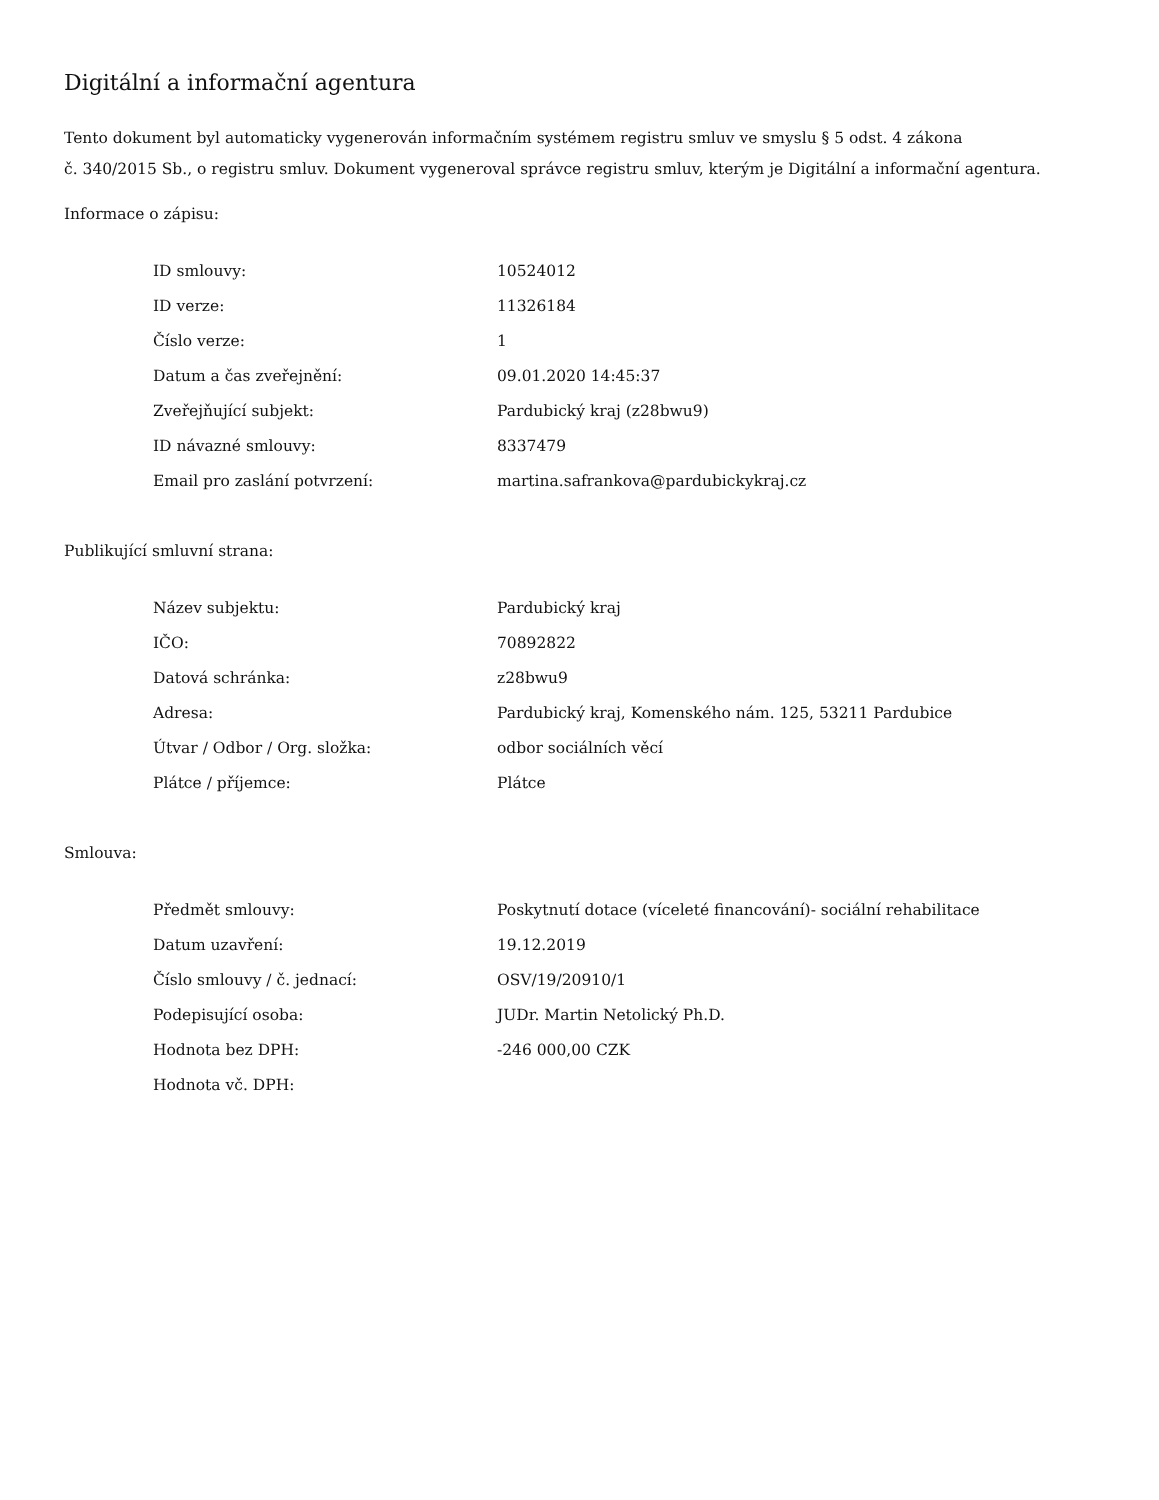Digitální a informační agentura
Tento dokument byl automaticky vygenerován informačním systémem registru smluv ve smyslu § 5 odst. 4 zákona
č. 340/2015 Sb., o registru smluv. Dokument vygeneroval správce registru smluv, kterým je Digitální a informační agentura.
Informace o zápisu:
| ID smlouvy: | 10524012 |
| ID verze: | 11326184 |
| Číslo verze: | 1 |
| Datum a čas zveřejnění: | 09.01.2020 14:45:37 |
| Zveřejňující subjekt: | Pardubický kraj (z28bwu9) |
| ID návazné smlouvy: | 8337479 |
| Email pro zaslání potvrzení: | martina.safrankova@pardubickykraj.cz |
Publikující smluvní strana:
| Název subjektu: | Pardubický kraj |
| IČO: | 70892822 |
| Datová schránka: | z28bwu9 |
| Adresa: | Pardubický kraj, Komenského nám. 125, 53211 Pardubice |
| Útvar / Odbor / Org. složka: | odbor sociálních věcí |
| Plátce / příjemce: | Plátce |
Smlouva:
| Předmět smlouvy: | Poskytnutí dotace (víceleté financování)- sociální rehabilitace |
| Datum uzavření: | 19.12.2019 |
| Číslo smlouvy / č. jednací: | OSV/19/20910/1 |
| Podepisující osoba: | JUDr. Martin Netolický Ph.D. |
| Hodnota bez DPH: | -246 000,00 CZK |
| Hodnota vč. DPH: | |